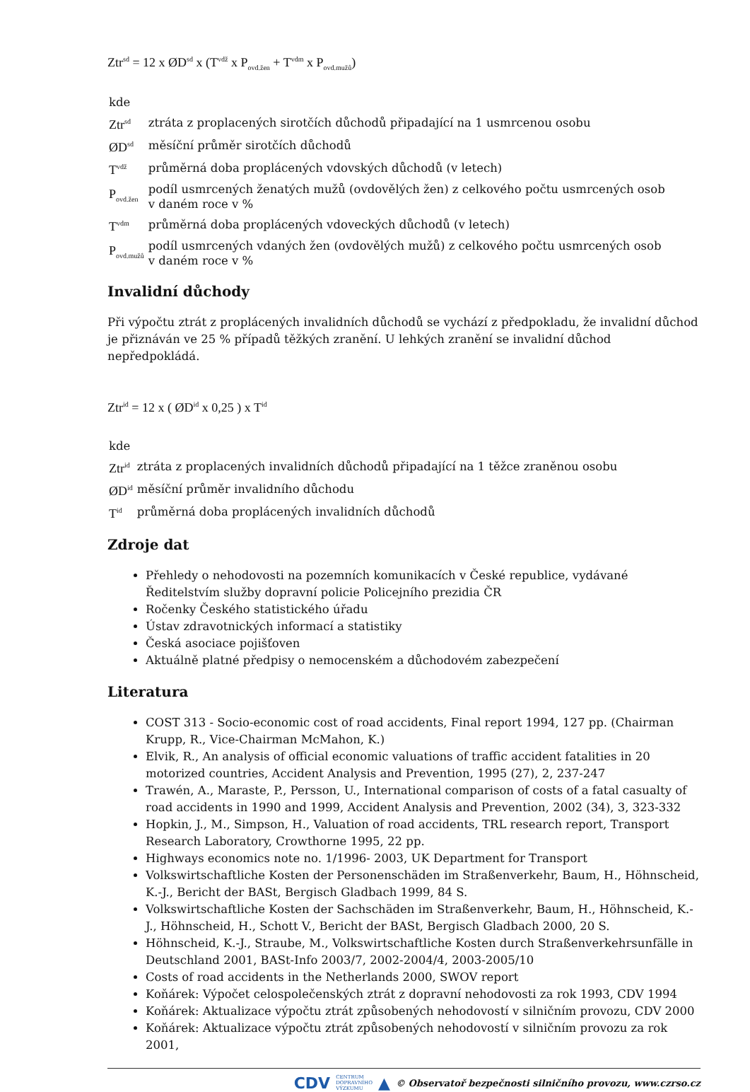Ztr<sup>sd</sup> = 12 x ØD<sup>sd</sup> x (T<sup>vdž</sup> x P<sub>ovd.žen</sub> + T<sup>vdm</sup> x P<sub>ovd.mužů</sub>)
| kde | |
| Ztr<sup>sd</sup> | ztráta z proplacených sirotčích důchodů připadající na 1 usmrcenou osobu |
| ØD<sup>sd</sup> | měsíční průměr sirotčích důchodů |
| T<sup>vdž</sup> | průměrná doba propl­ácených vdovských důchodů (v letech) |
| P<sub>ovd.žen</sub> | podíl usmrcených ženatých mužů (ovdovělých žen) z celkového počtu usmrcených osob v daném roce v % |
| T<sup>vdm</sup> | průměrná doba proplácených vdoveckých důchodů (v letech) |
| P<sub>ovd.mužů</sub> | podíl usmrcených vdaných žen (ovdovělých mužů) z celkového počtu usmrcených osob v daném roce v % |
Invalidní důchody
Při výpočtu ztrát z proplácených invalidních důchodů se vychází z předpokladu, že invalidní důchod je přiznáván ve 25 % případů těžkých zranění. U lehkých zranění se invalidní důchod nepředpokládá.
Ztr<sup>id</sup> = 12 x ( ØD<sup>id</sup> x 0,25 ) x T<sup>id</sup>
| kde | |
| Ztr<sup>id</sup> | ztráta z proplacených invalidních důchodů připadající na 1 těžce zraněnou osobu |
| ØD<sup>id</sup> | měsíční průměr invalidního důchodu |
| T<sup>id</sup> | průměrná doba proplácených invalidních důchodů |
Zdroje dat
Přehledy o nehodovosti na pozemních komunikacích v České republice, vydávané Ředitelstvím služby dopravní policie Policejního prezidia ČR
Ročenky Českého statistického úřadu
Ústav zdravotnických informací a statistiky
Česká asociace pojišťoven
Aktuálně platné předpisy o nemocenském a důchodovém zabezpečení
Literatura
COST 313 - Socio-economic cost of road accidents, Final report 1994, 127 pp. (Chairman Krupp, R., Vice-Chairman McMahon, K.)
Elvik, R., An analysis of official economic valuations of traffic accident fatalities in 20 motorized countries, Accident Analysis and Prevention, 1995 (27), 2, 237-247
Trawén, A., Maraste, P., Persson, U., International comparison of costs of a fatal casualty of road accidents in 1990 and 1999, Accident Analysis and Prevention, 2002 (34), 3, 323-332
Hopkin, J., M., Simpson, H., Valuation of road accidents, TRL research report, Transport Research Laboratory, Crowthorne 1995, 22 pp.
Highways economics note no. 1/1996- 2003, UK Department for Transport
Volkswirtschaftliche Kosten der Personenschäden im Straßenverkehr, Baum, H., Höhnscheid, K.-J., Bericht der BASt, Bergisch Gladbach 1999, 84 S.
Volkswirtschaftliche Kosten der Sachschäden im Straßenverkehr, Baum, H., Höhnscheid, K.-J., Höhnscheid, H., Schott V., Bericht der BASt, Bergisch Gladbach 2000, 20 S.
Höhnscheid, K.-J., Straube, M., Volkswirtschaftliche Kosten durch Straßenverkehrsunfälle in Deutschland 2001, BASt-Info 2003/7, 2002-2004/4, 2003-2005/10
Costs of road accidents in the Netherlands 2000, SWOV report
Koňárek: Výpočet celospolečenských ztrát z dopravní nehodovosti za rok 1993, CDV 1994
Koňárek: Aktualizace výpočtu ztrát způsobených nehodovostí v silničním provozu, CDV 2000
Koňárek: Aktualizace výpočtu ztrát způsobených nehodovostí v silničním provozu za rok 2001,
CDV CENTRUM
DOPRAVNÍHO
VÝZKUMU ▲ © Observatoř bezpečnosti silničního provozu, www.czrso.cz